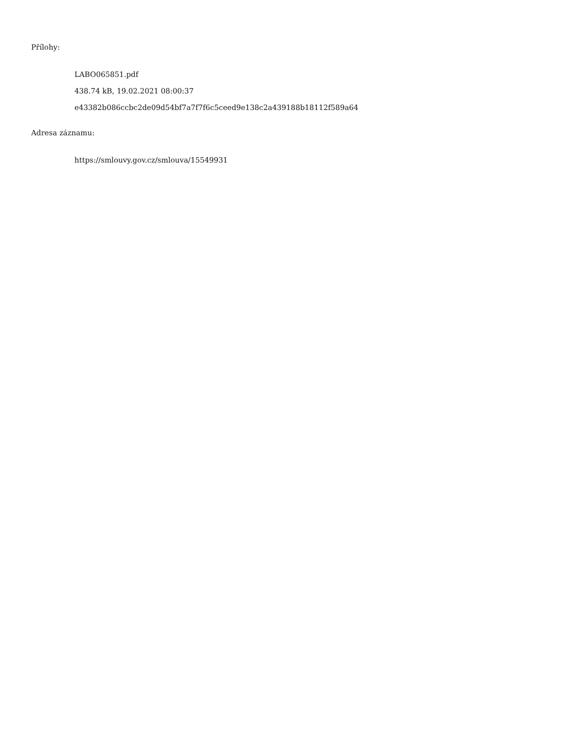Přílohy:
LABO065851.pdf
438.74 kB, 19.02.2021 08:00:37
e43382b086ccbc2de09d54bf7a7f7f6c5ceed9e138c2a439188b18112f589a64
Adresa záznamu:
https://smlouvy.gov.cz/smlouva/15549931